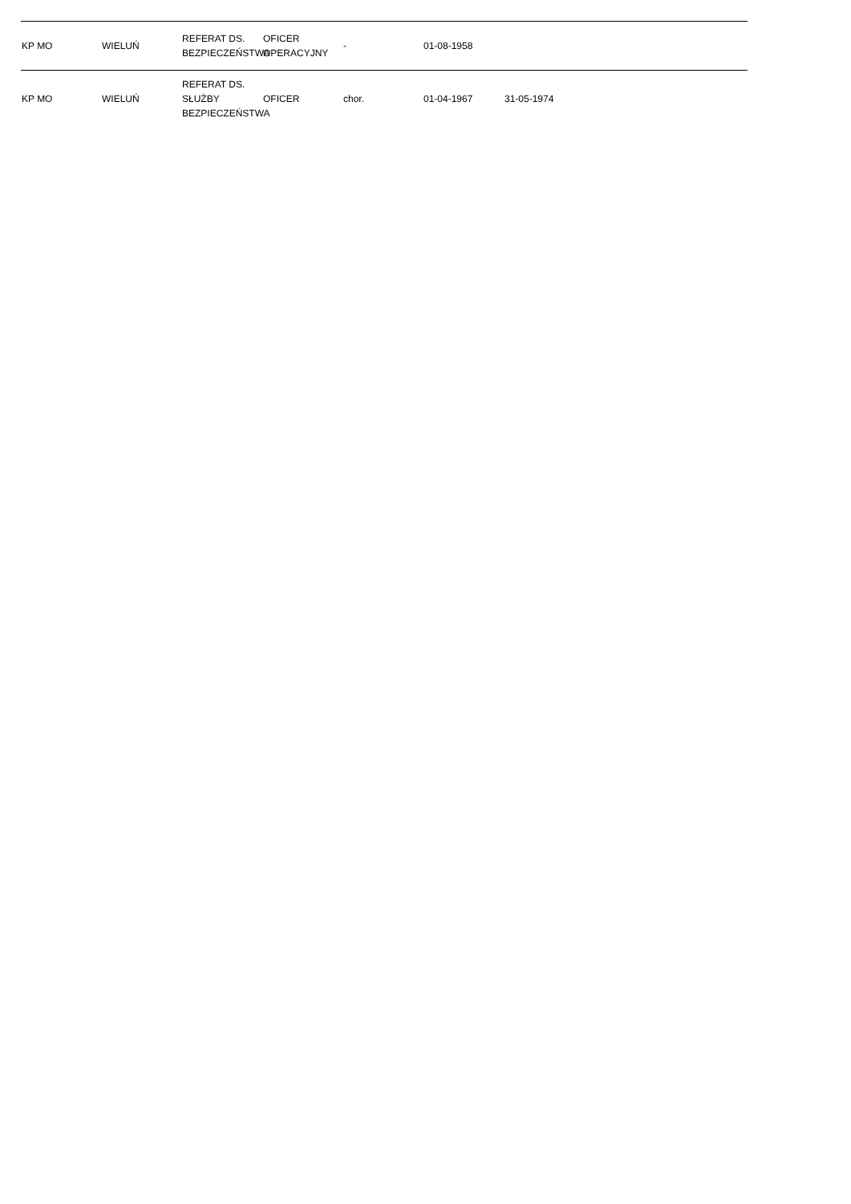| KP MO | WIELUŃ | REFERAT DS. BEZPIECZEŃSTWA | OFICER OPERACYJNY | - | 01-08-1958 | | |
| KP MO | WIELUŃ | REFERAT DS. SŁUŻBY BEZPIECZEŃSTWA | OFICER | chor. | 01-04-1967 | 31-05-1974 | |